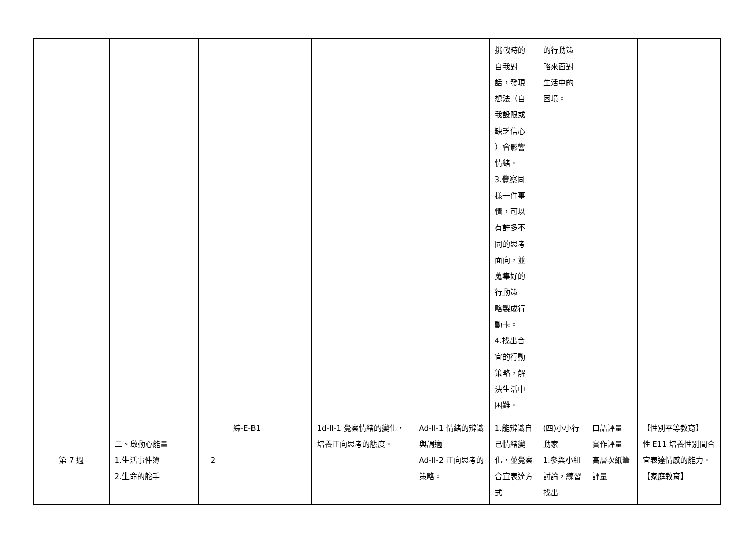| | | | | | | 挑戰時的 自我對 話，發現 想法（自 我設限或 缺乏信心 ）會影響 情緒。 3.覺察同 樣一件事 情，可以 有許多不 同的思考 面向，並 蒐集好的 行動策 略製成行 動卡。 4.找出合 宜的行動 策略，解 決生活中 困難。 | 的行動策 略來面對 生活中的 困境。 | | |
| 第 7 週 | 二、啟動心能量 1.生活事件簿 2.生命的舵手 | 2 | 綜-E-B1 | 1d-II-1 覺察情緒的變化，培養正向思考的態度。 | Ad-II-1 情緒的辨識與調適 Ad-II-2 正向思考的策略。 | 1.能辨識自己情緒變化，並覺察合宜表達方式 | (四)小小行動家 1.參與小組討論，練習找出 | 口語評量 實作評量 高層次紙筆評量 | 【性別平等教育】 性 E11 培養性別間合宜表達情感的能力。 【家庭教育】 |